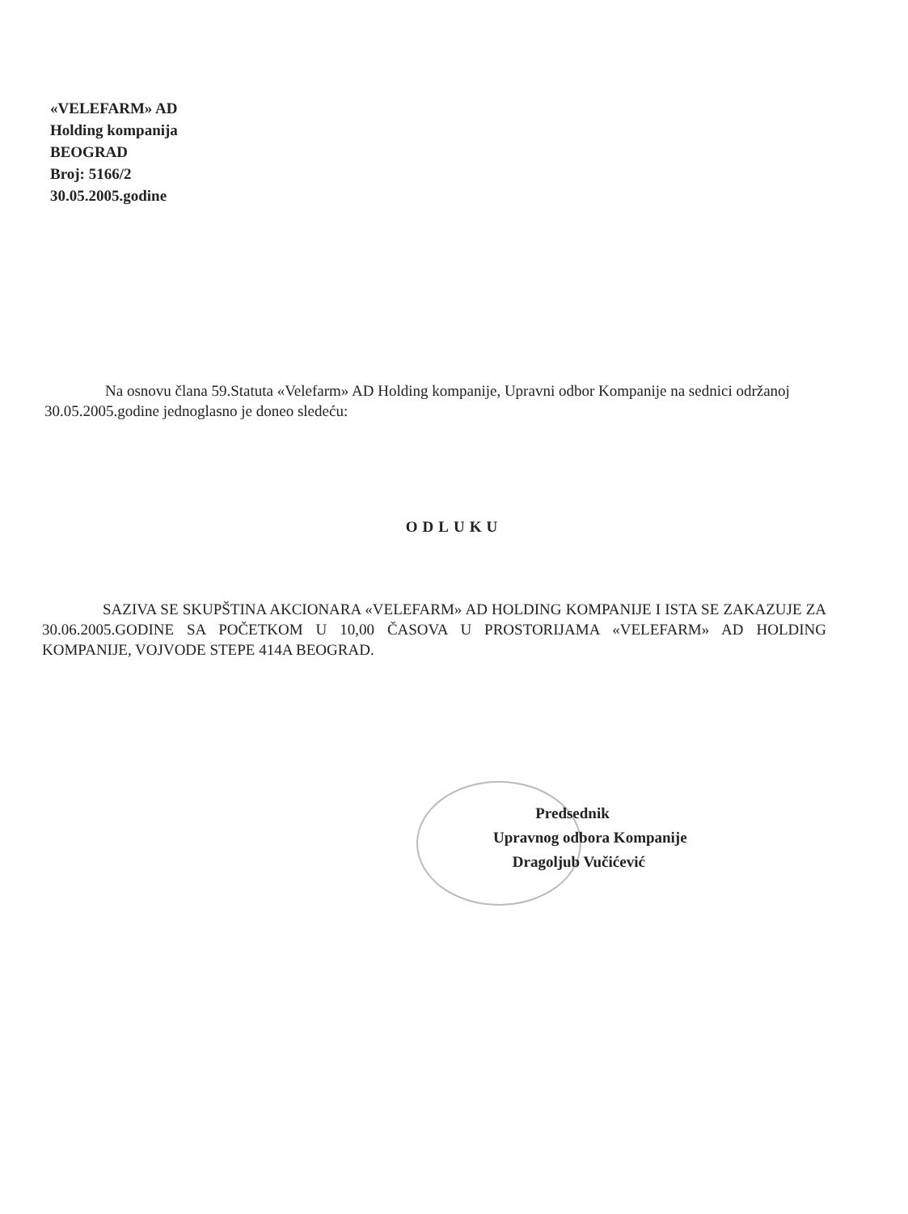«VELEFARM» AD
Holding kompanija
BEOGRAD
Broj: 5166/2
30.05.2005.godine
Na osnovu člana 59.Statuta «Velefarm» AD Holding kompanije, Upravni odbor Kompanije na sednici održanoj 30.05.2005.godine jednoglasno je doneo sledeću:
ODLUKU
SAZIVA SE SKUPŠTINA AKCIONARA «VELEFARM» AD HOLDING KOMPANIJE I ISTA SE ZAKAZUJE ZA 30.06.2005.GODINE SA POČETKOM U 10,00 ČASOVA U PROSTORIJAMA «VELEFARM» AD HOLDING KOMPANIJE, VOJVODE STEPE 414A BEOGRAD.
Predsednik
Upravnog odbora Kompanije
Dragoljub Vučićević